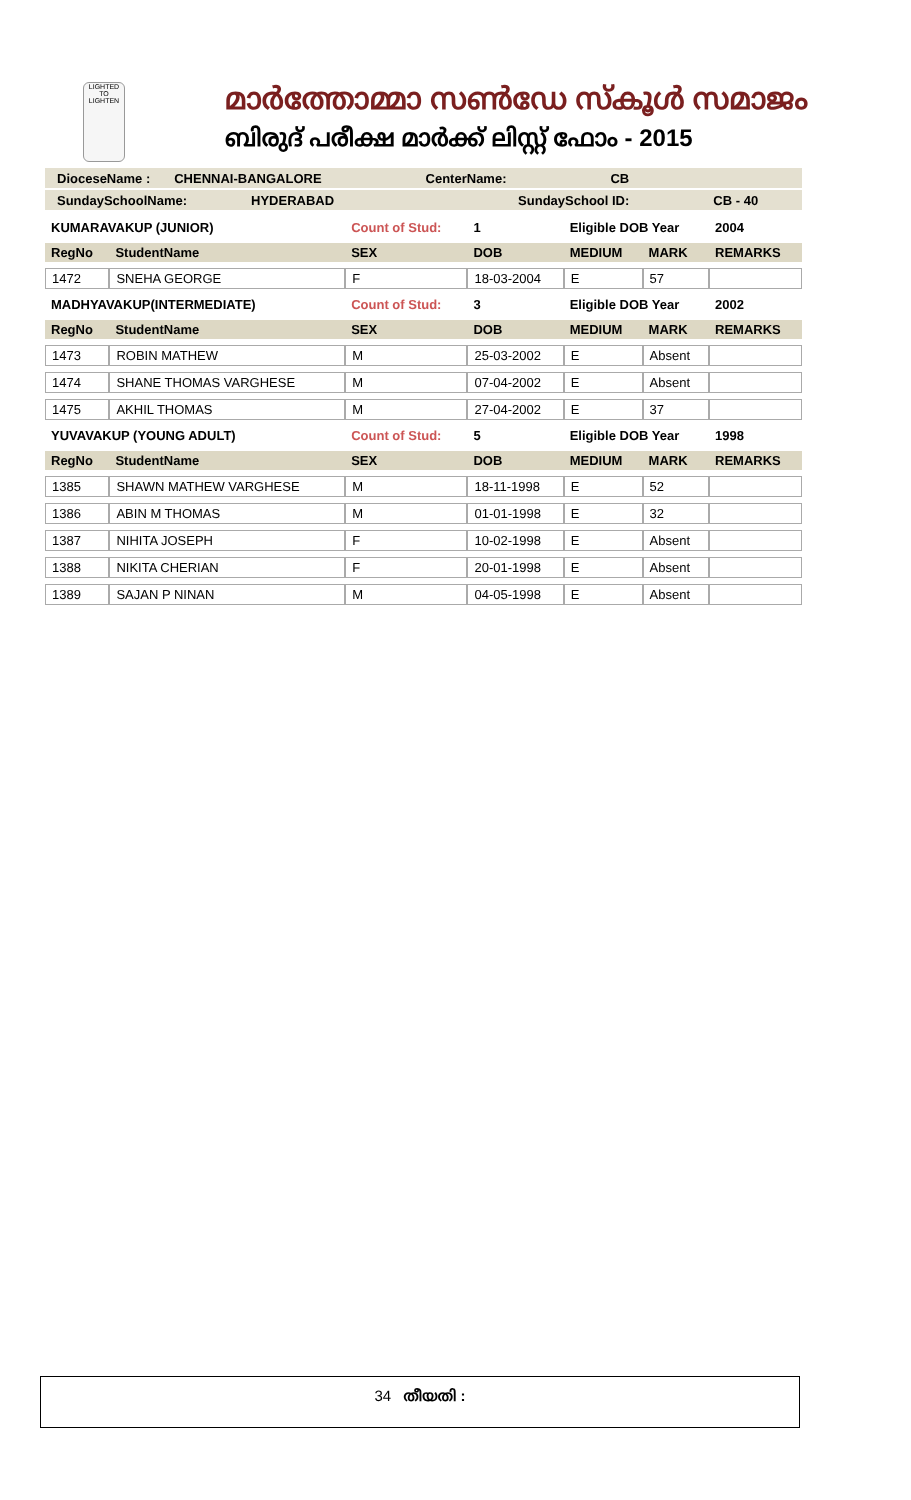LIGHTED TO LIGHTEN
മാർത്തോമ്മാ സൺഡേ സ്കൂൾ സമാജം
ബിരുദ് പരീക്ഷ മാർക്ക് ലിസ്റ്റ് ഫോം - 2015
DioceseName : CHENNAI-BANGALORE CenterName: CB
SundaySchoolName: HYDERABAD SundaySchool ID: CB - 40
| KUMARAVAKUP (JUNIOR) | | Count of Stud: | 1 | Eligible DOB Year | | 2004 |
| RegNo | StudentName | SEX | DOB | MEDIUM | MARK | REMARKS |
| 1472 | SNEHA GEORGE | F | 18-03-2004 | E | 57 | |
| MADHYAVAKUP(INTERMEDIATE) | | Count of Stud: | 3 | Eligible DOB Year | | 2002 |
| RegNo | StudentName | SEX | DOB | MEDIUM | MARK | REMARKS |
| 1473 | ROBIN MATHEW | M | 25-03-2002 | E | Absent | |
| 1474 | SHANE THOMAS VARGHESE | M | 07-04-2002 | E | Absent | |
| 1475 | AKHIL THOMAS | M | 27-04-2002 | E | 37 | |
| YUVAVAKUP (YOUNG ADULT) | | Count of Stud: | 5 | Eligible DOB Year | | 1998 |
| RegNo | StudentName | SEX | DOB | MEDIUM | MARK | REMARKS |
| 1385 | SHAWN MATHEW VARGHESE | M | 18-11-1998 | E | 52 | |
| 1386 | ABIN M THOMAS | M | 01-01-1998 | E | 32 | |
| 1387 | NIHITA JOSEPH | F | 10-02-1998 | E | Absent | |
| 1388 | NIKITA CHERIAN | F | 20-01-1998 | E | Absent | |
| 1389 | SAJAN P NINAN | M | 04-05-1998 | E | Absent | |
34 തീയതി :